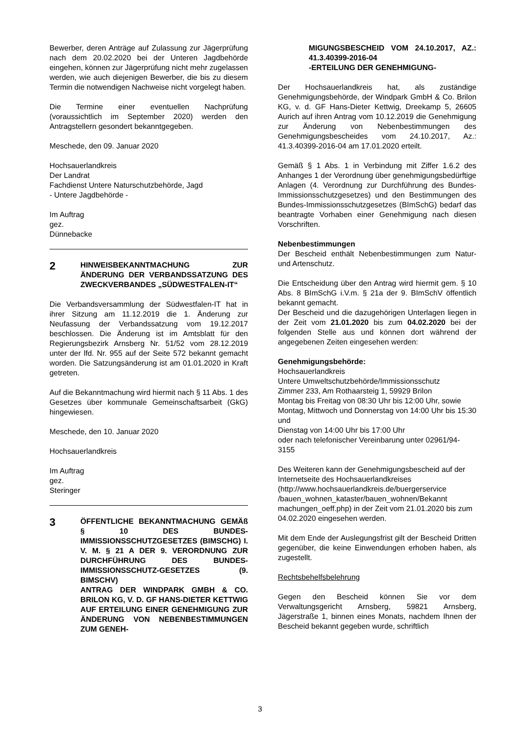Bewerber, deren Anträge auf Zulassung zur Jägerprüfung nach dem 20.02.2020 bei der Unteren Jagdbehörde eingehen, können zur Jägerprüfung nicht mehr zugelassen werden, wie auch diejenigen Bewerber, die bis zu diesem Termin die notwendigen Nachweise nicht vorgelegt haben.
Die Termine einer eventuellen Nachprüfung (voraussichtlich im September 2020) werden den Antragstellern gesondert bekanntgegeben.
Meschede, den 09. Januar 2020
Hochsauerlandkreis
Der Landrat
Fachdienst Untere Naturschutzbehörde, Jagd
- Untere Jagdbehörde -
Im Auftrag
gez.
Dünnebacke
2
HINWEISBEKANNTMACHUNG ZUR ÄNDERUNG DER VERBANDSSATZUNG DES ZWECKVERBANDES „SÜDWESTFALEN-IT“
Die Verbandsversammlung der Südwestfalen-IT hat in ihrer Sitzung am 11.12.2019 die 1. Änderung zur Neufassung der Verbandssatzung vom 19.12.2017 beschlossen. Die Änderung ist im Amtsblatt für den Regierungsbezirk Arnsberg Nr. 51/52 vom 28.12.2019 unter der lfd. Nr. 955 auf der Seite 572 bekannt gemacht worden. Die Satzungsänderung ist am 01.01.2020 in Kraft getreten.
Auf die Bekanntmachung wird hiermit nach § 11 Abs. 1 des Gesetzes über kommunale Gemeinschaftsarbeit (GkG) hingewiesen.
Meschede, den 10. Januar 2020
Hochsauerlandkreis
Im Auftrag
gez.
Steringer
3
ÖFFENTLICHE BEKANNTMACHUNG GEMÄß § 10 DES BUNDES-IMMISSIONSSCHUTZGESETZES (BIMSCHG) I. V. M. § 21 A DER 9. VERORDNUNG ZUR DURCHFÜHRUNG DES BUNDES-IMMISSIONSSCHUTZ-GESETZES (9. BIMSCHV)
ANTRAG DER WINDPARK GMBH & CO. BRILON KG, V. D. GF HANS-DIETER KETTWIG AUF ERTEILUNG EINER GENEHMIGUNG ZUR ÄNDERUNG VON NEBENBESTIMMUNGEN ZUM GENEH-
MIGUNGSBESCHEID VOM 24.10.2017, AZ.: 41.3.40399-2016-04
-ERTEILUNG DER GENEHMIGUNG-
Der Hochsauerlandkreis hat, als zuständige Genehmigungsbehörde, der Windpark GmbH & Co. Brilon KG, v. d. GF Hans-Dieter Kettwig, Dreekamp 5, 26605 Aurich auf ihren Antrag vom 10.12.2019 die Genehmigung zur Änderung von Nebenbestimmungen des Genehmigungsbescheides vom 24.10.2017, Az.: 41.3.40399-2016-04 am 17.01.2020 erteilt.
Gemäß § 1 Abs. 1 in Verbindung mit Ziffer 1.6.2 des Anhanges 1 der Verordnung über genehmigungsbedürftige Anlagen (4. Verordnung zur Durchführung des Bundes-Immissionsschutzgesetzes) und den Bestimmungen des Bundes-Immissionsschutzgesetzes (BImSchG) bedarf das beantragte Vorhaben einer Genehmigung nach diesen Vorschriften.
Nebenbestimmungen
Der Bescheid enthält Nebenbestimmungen zum Natur- und Artenschutz.
Die Entscheidung über den Antrag wird hiermit gem. § 10 Abs. 8 BImSchG i.V.m. § 21a der 9. BImSchV öffentlich bekannt gemacht.
Der Bescheid und die dazugehörigen Unterlagen liegen in der Zeit vom 21.01.2020 bis zum 04.02.2020 bei der folgenden Stelle aus und können dort während der angegebenen Zeiten eingesehen werden:
Genehmigungsbehörde:
Hochsauerlandkreis
Untere Umweltschutzbehörde/Immissionsschutz
Zimmer 233, Am Rothaarsteig 1, 59929 Brilon
Montag bis Freitag von 08:30 Uhr bis 12:00 Uhr, sowie
Montag, Mittwoch und Donnerstag von 14:00 Uhr bis 15:30 und
Dienstag von 14:00 Uhr bis 17:00 Uhr
oder nach telefonischer Vereinbarung unter 02961/94-3155
Des Weiteren kann der Genehmigungsbescheid auf der Internetseite des Hochsauerlandkreises (http://www.hochsauerlandkreis.de/buergerservice /bauen_wohnen_kataster/bauen_wohnen/Bekannt machungen_oeff.php) in der Zeit vom 21.01.2020 bis zum 04.02.2020 eingesehen werden.
Mit dem Ende der Auslegungsfrist gilt der Bescheid Dritten gegenüber, die keine Einwendungen erhoben haben, als zugestellt.
Rechtsbehelfsbelehrung
Gegen den Bescheid können Sie vor dem Verwaltungsgericht Arnsberg, 59821 Arnsberg, Jägerstraße 1, binnen eines Monats, nachdem Ihnen der Bescheid bekannt gegeben wurde, schriftlich
3